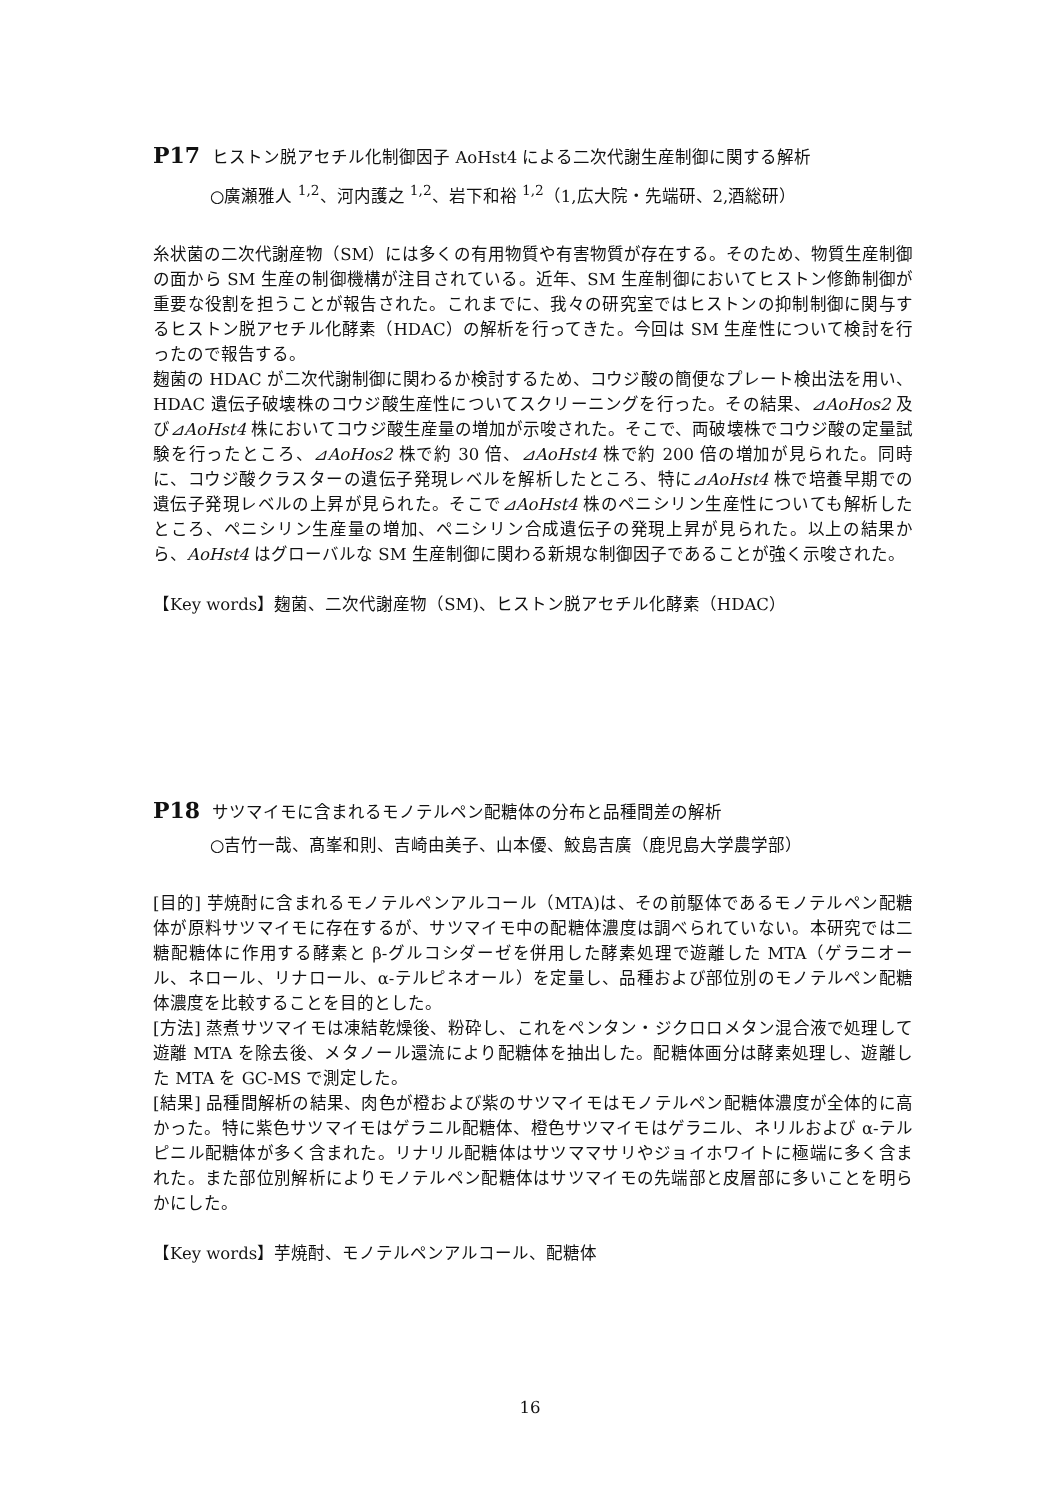P17 ヒストン脱アセチル化制御因子 AoHst4 による二次代謝生産制御に関する解析
○廣瀬雅人 <sup>1,2</sup>、河内護之 <sup>1,2</sup>、岩下和裕 <sup>1,2</sup>（1,広大院・先端研、2,酒総研）
糸状菌の二次代謝産物（SM）には多くの有用物質や有害物質が存在する。そのため、物質生産制御の面から SM 生産の制御機構が注目されている。近年、SM 生産制御においてヒストン修飾制御が重要な役割を担うことが報告された。これまでに、我々の研究室ではヒストンの抑制制御に関与するヒストン脱アセチル化酵素（HDAC）の解析を行ってきた。今回は SM 生産性について検討を行ったので報告する。
麹菌の HDAC が二次代謝制御に関わるか検討するため、コウジ酸の簡便なプレート検出法を用い、HDAC 遺伝子破壊株のコウジ酸生産性についてスクリーニングを行った。その結果、⊿AoHos2 及び⊿AoHst4 株においてコウジ酸生産量の増加が示唆された。そこで、両破壊株でコウジ酸の定量試験を行ったところ、⊿AoHos2 株で約 30 倍、⊿AoHst4 株で約 200 倍の増加が見られた。同時に、コウジ酸クラスターの遺伝子発現レベルを解析したところ、特に⊿AoHst4 株で培養早期での遺伝子発現レベルの上昇が見られた。そこで⊿AoHst4 株のペニシリン生産性についても解析したところ、ペニシリン生産量の増加、ペニシリン合成遺伝子の発現上昇が見られた。以上の結果から、AoHst4 はグローバルな SM 生産制御に関わる新規な制御因子であることが強く示唆された。
【Key words】麹菌、二次代謝産物（SM)、ヒストン脱アセチル化酵素（HDAC）
P18 サツマイモに含まれるモノテルペン配糖体の分布と品種間差の解析
○吉竹一哉、髙峯和則、吉崎由美子、山本優、鮫島吉廣（鹿児島大学農学部）
[目的] 芋焼酎に含まれるモノテルペンアルコール（MTA)は、その前駆体であるモノテルペン配糖体が原料サツマイモに存在するが、サツマイモ中の配糖体濃度は調べられていない。本研究では二糖配糖体に作用する酵素と β-グルコシダーゼを併用した酵素処理で遊離した MTA（ゲラニオール、ネロール、リナロール、α-テルピネオール）を定量し、品種および部位別のモノテルペン配糖体濃度を比較することを目的とした。
[方法] 蒸煮サツマイモは凍結乾燥後、粉砕し、これをペンタン・ジクロロメタン混合液で処理して遊離 MTA を除去後、メタノール還流により配糖体を抽出した。配糖体画分は酵素処理し、遊離した MTA を GC-MS で測定した。
[結果] 品種間解析の結果、肉色が橙および紫のサツマイモはモノテルペン配糖体濃度が全体的に高かった。特に紫色サツマイモはゲラニル配糖体、橙色サツマイモはゲラニル、ネリルおよび α-テルピニル配糖体が多く含まれた。リナリル配糖体はサツママサリやジョイホワイトに極端に多く含まれた。また部位別解析によりモノテルペン配糖体はサツマイモの先端部と皮層部に多いことを明らかにした。
【Key words】芋焼酎、モノテルペンアルコール、配糖体
16